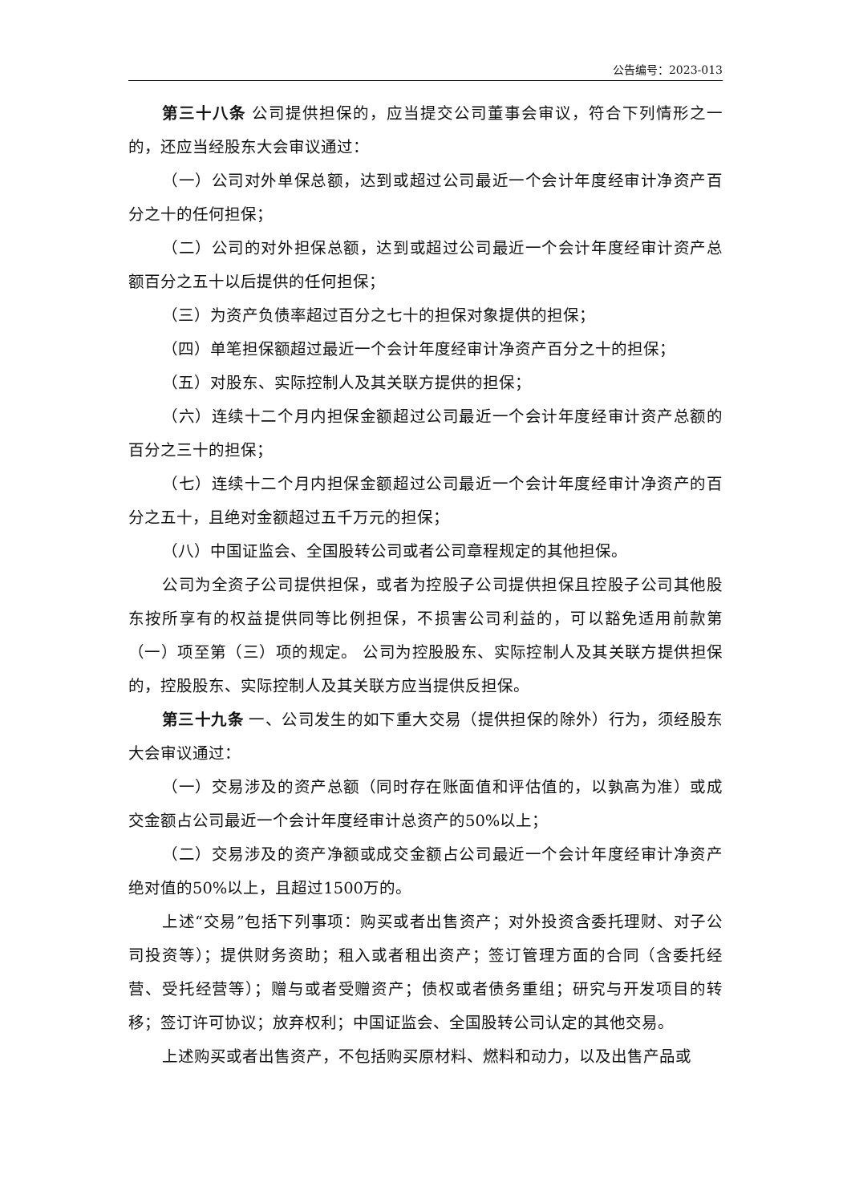公告编号：2023-013
第三十八条 公司提供担保的，应当提交公司董事会审议，符合下列情形之一的，还应当经股东大会审议通过：
（一）公司对外单保总额，达到或超过公司最近一个会计年度经审计净资产百分之十的任何担保；
（二）公司的对外担保总额，达到或超过公司最近一个会计年度经审计资产总额百分之五十以后提供的任何担保；
（三）为资产负债率超过百分之七十的担保对象提供的担保；
（四）单笔担保额超过最近一个会计年度经审计净资产百分之十的担保；
（五）对股东、实际控制人及其关联方提供的担保；
（六）连续十二个月内担保金额超过公司最近一个会计年度经审计资产总额的百分之三十的担保；
（七）连续十二个月内担保金额超过公司最近一个会计年度经审计净资产的百分之五十，且绝对金额超过五千万元的担保；
（八）中国证监会、全国股转公司或者公司章程规定的其他担保。
公司为全资子公司提供担保，或者为控股子公司提供担保且控股子公司其他股东按所享有的权益提供同等比例担保，不损害公司利益的，可以豁免适用前款第（一）项至第（三）项的规定。 公司为控股股东、实际控制人及其关联方提供担保的，控股股东、实际控制人及其关联方应当提供反担保。
第三十九条 一、公司发生的如下重大交易（提供担保的除外）行为，须经股东大会审议通过：
（一）交易涉及的资产总额（同时存在账面值和评估值的，以孰高为准）或成交金额占公司最近一个会计年度经审计总资产的50%以上；
（二）交易涉及的资产净额或成交金额占公司最近一个会计年度经审计净资产绝对值的50%以上，且超过1500万的。
上述“交易”包括下列事项：购买或者出售资产；对外投资含委托理财、对子公司投资等）；提供财务资助；租入或者租出资产；签订管理方面的合同（含委托经营、受托经营等）；赠与或者受赠资产；债权或者债务重组；研究与开发项目的转移；签订许可协议；放弃权利；中国证监会、全国股转公司认定的其他交易。
上述购买或者出售资产，不包括购买原材料、燃料和动力，以及出售产品或